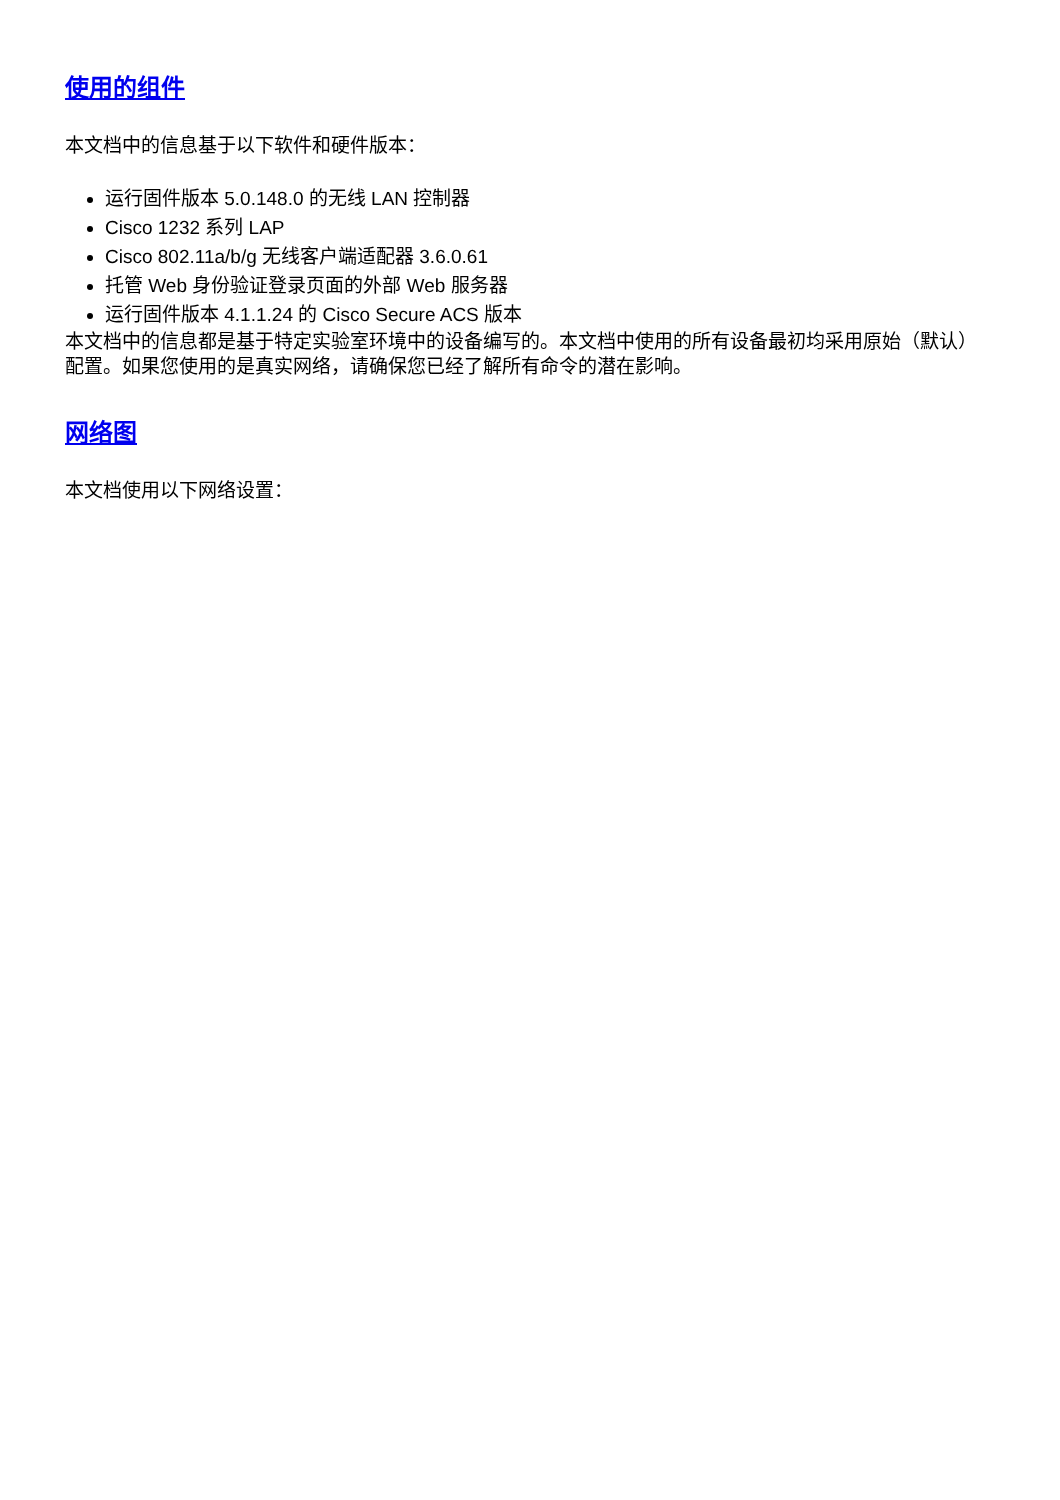使用的组件
本文档中的信息基于以下软件和硬件版本：
运行固件版本 5.0.148.0 的无线 LAN 控制器
Cisco 1232 系列 LAP
Cisco 802.11a/b/g 无线客户端适配器 3.6.0.61
托管 Web 身份验证登录页面的外部 Web 服务器
运行固件版本 4.1.1.24 的 Cisco Secure ACS 版本
本文档中的信息都是基于特定实验室环境中的设备编写的。本文档中使用的所有设备最初均采用原始（默认）配置。如果您使用的是真实网络，请确保您已经了解所有命令的潜在影响。
网络图
本文档使用以下网络设置：